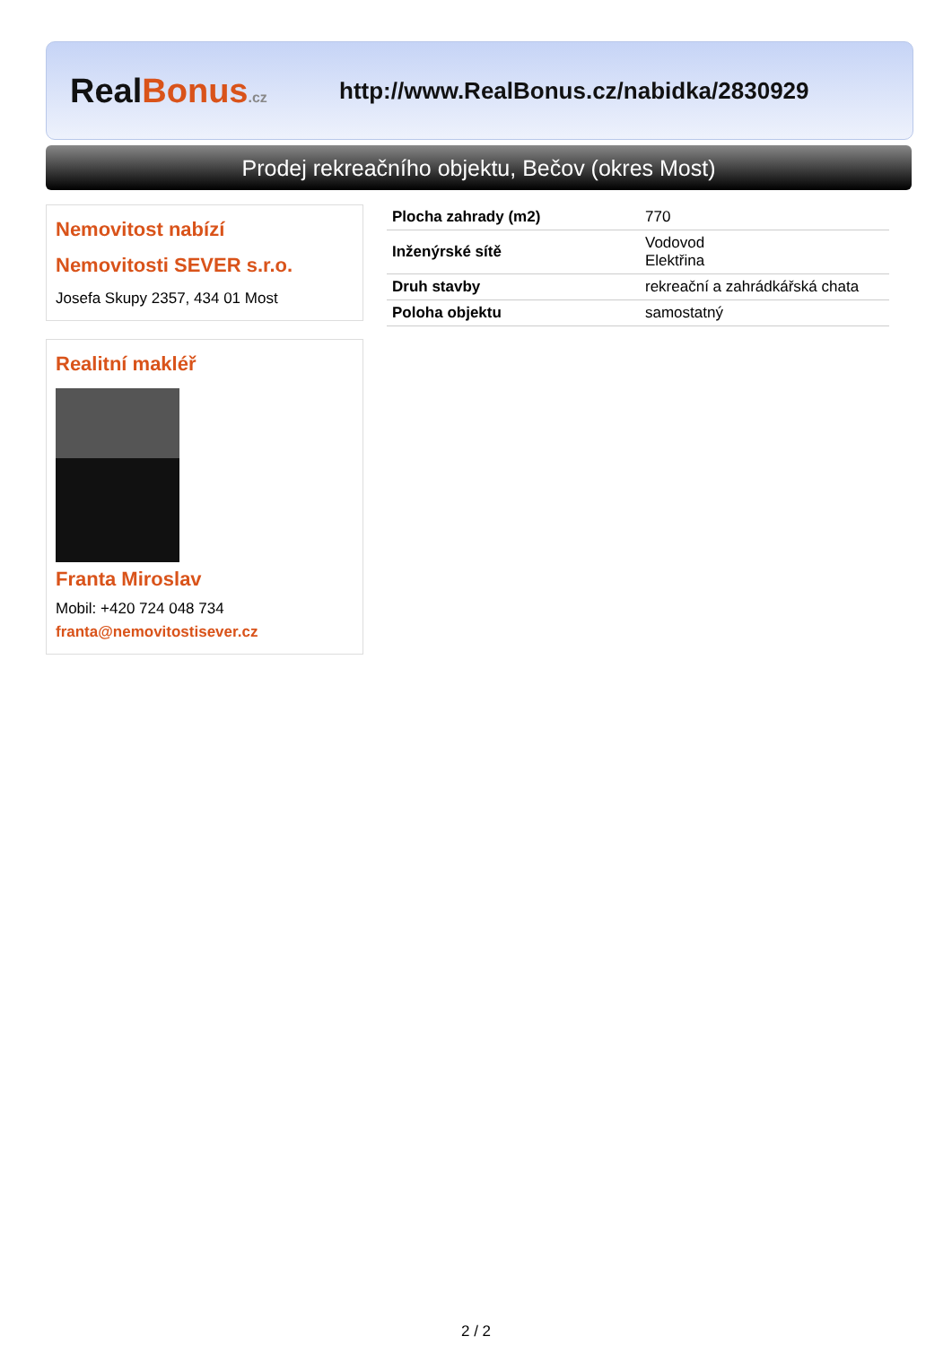RealBonus.cz
http://www.RealBonus.cz/nabidka/2830929
Prodej rekreačního objektu, Bečov (okres Most)
Nemovitost nabízí
Nemovitosti SEVER s.r.o.
Josefa Skupy 2357, 434 01 Most
Realitní makléř
Franta Miroslav
Mobil: +420 724 048 734
franta@nemovitostisever.cz
| Plocha zahrady (m2) | 770 |
| Inženýrské sítě | Vodovod Elektřina |
| Druh stavby | rekreační a zahrádkářská chata |
| Poloha objektu | samostatný |
2 / 2